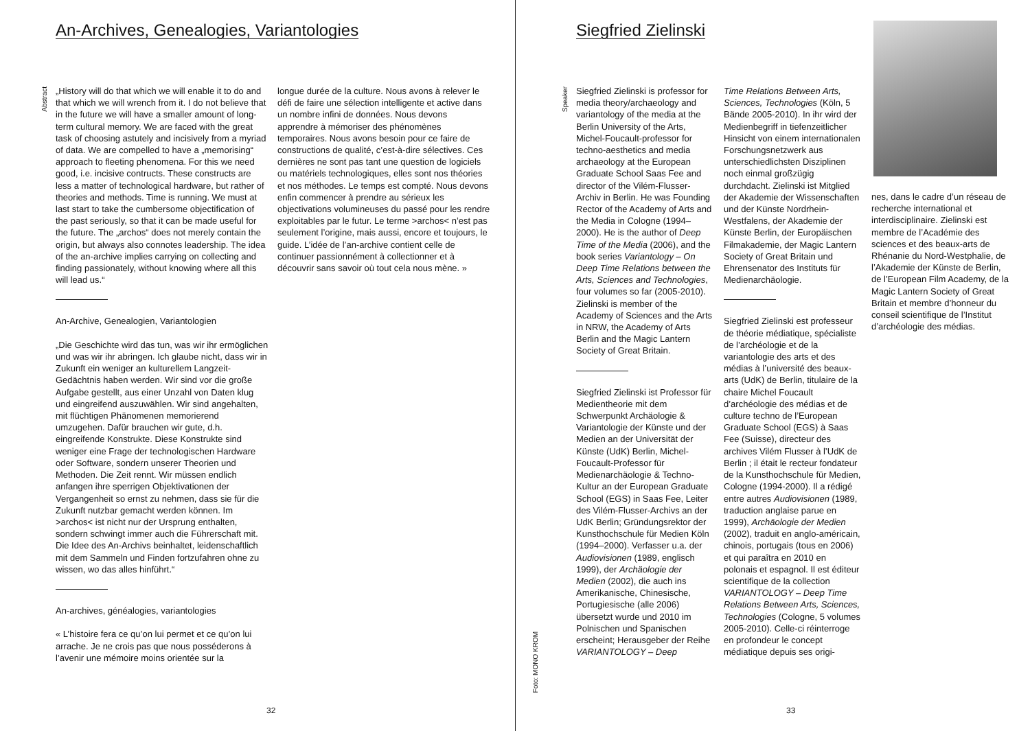An-Archives, Genealogies, Variantologies
Abstract
„History will do that which we will enable it to do and that which we will wrench from it. I do not believe that in the future we will have a smaller amount of long-term cultural memory. We are faced with the great task of choosing astutely and incisively from a myriad of data. We are compelled to have a „memorising“ approach to fleeting phenomena. For this we need good, i.e. incisive contructs. These constructs are less a matter of technological hardware, but rather of theories and methods. Time is running. We must at last start to take the cumbersome objectification of the past seriously, so that it can be made useful for the future. The „archos“ does not merely contain the origin, but always also connotes leadership. The idea of the an-archive implies carrying on collecting and finding passionately, without knowing where all this will lead us.“
An-Archive, Genealogien, Variantologien
„Die Geschichte wird das tun, was wir ihr ermöglichen und was wir ihr abringen. Ich glaube nicht, dass wir in Zukunft ein weniger an kulturellem Langzeit-Gedächtnis haben werden. Wir sind vor die große Aufgabe gestellt, aus einer Unzahl von Daten klug und eingreifend auszuwählen. Wir sind angehalten, mit flüchtigen Phänomenen memorierend umzugehen. Dafür brauchen wir gute, d.h. eingreifende Konstrukte. Diese Konstrukte sind weniger eine Frage der technologischen Hardware oder Software, sondern unserer Theorien und Methoden. Die Zeit rennt. Wir müssen endlich anfangen ihre sperrigen Objektivationen der Vergangenheit so ernst zu nehmen, dass sie für die Zukunft nutzbar gemacht werden können. Im >archos< ist nicht nur der Ursprung enthalten, sondern schwingt immer auch die Führerschaft mit. Die Idee des An-Archivs beinhaltet, leidenschaftlich mit dem Sammeln und Finden fortzufahren ohne zu wissen, wo das alles hinführt.“
An-archives, généalogies, variantologies
« L’histoire fera ce qu’on lui permet et ce qu’on lui arrache. Je ne crois pas que nous posséderons à l’avenir une mémoire moins orientée sur la
longue durée de la culture. Nous avons à relever le défi de faire une sélection intelligente et active dans un nombre infini de données. Nous devons apprendre à mémoriser des phénomènes temporaires. Nous avons besoin pour ce faire de constructions de qualité, c’est-à-dire sélectives. Ces dernières ne sont pas tant une question de logiciels ou matériels technologiques, elles sont nos théories et nos méthodes. Le temps est compté. Nous devons enfin commencer à prendre au sérieux les objectivations volumineuses du passé pour les rendre exploitables par le futur. Le terme >archos< n’est pas seulement l’origine, mais aussi, encore et toujours, le guide. L’idée de l’an-archive contient celle de continuer passionnément à collectionner et à découvrir sans savoir où tout cela nous mène. »
32
Siegfried Zielinski
Speaker
Foto: MONO KROM
Siegfried Zielinski is professor for media theory/archaeology and variantology of the media at the Berlin University of the Arts, Michel-Foucault-professor for techno-aesthetics and media archaeology at the European Graduate School Saas Fee and director of the Vilém-Flusser-Archiv in Berlin. He was Founding Rector of the Academy of Arts and the Media in Cologne (1994–2000). He is the author of Deep Time of the Media (2006), and the book series Variantology – On Deep Time Relations between the Arts, Sciences and Technologies, four volumes so far (2005-2010). Zielinski is member of the Academy of Sciences and the Arts in NRW, the Academy of Arts Berlin and the Magic Lantern Society of Great Britain.
Siegfried Zielinski ist Professor für Medientheorie mit dem Schwerpunkt Archäologie & Variantologie der Künste und der Medien an der Universität der Künste (UdK) Berlin, Michel-Foucault-Professor für Medienarchäologie & Techno-Kultur an der European Graduate School (EGS) in Saas Fee, Leiter des Vilém-Flusser-Archivs an der UdK Berlin; Gründungsrektor der Kunsthochschule für Medien Köln (1994–2000). Verfasser u.a. der Audiovisionen (1989, englisch 1999), der Archäologie der Medien (2002), die auch ins Amerikanische, Chinesische, Portugiesische (alle 2006) übersetzt wurde und 2010 im Polnischen und Spanischen erscheint; Herausgeber der Reihe VARIANTOLOGY – Deep
Time Relations Between Arts, Sciences, Technologies (Köln, 5 Bände 2005-2010). In ihr wird der Medienbegriff in tiefenzeitlicher Hinsicht von einem internationalen Forschungsnetzwerk aus unterschiedlichsten Disziplinen noch einmal großzügig durchdacht. Zielinski ist Mitglied der Akademie der Wissenschaften und der Künste Nordrhein-Westfalens, der Akademie der Künste Berlin, der Europäischen Filmakademie, der Magic Lantern Society of Great Britain und Ehrensenator des Instituts für Medienarchäologie.
Siegfried Zielinski est professeur de théorie médiatique, spécialiste de l’archéologie et de la variantologie des arts et des médias à l’université des beaux-arts (UdK) de Berlin, titulaire de la chaire Michel Foucault d’archéologie des médias et de culture techno de l’European Graduate School (EGS) à Saas Fee (Suisse), directeur des archives Vilém Flusser à l’UdK de Berlin ; il était le recteur fondateur de la Kunsthochschule für Medien, Cologne (1994-2000). Il a rédigé entre autres Audiovisionen (1989, traduction anglaise parue en 1999), Archäologie der Medien (2002), traduit en anglo-américain, chinois, portugais (tous en 2006) et qui paraîtra en 2010 en polonais et espagnol. Il est éditeur scientifique de la collection VARIANTOLOGY – Deep Time Relations Between Arts, Sciences, Technologies (Cologne, 5 volumes 2005-2010). Celle-ci réinterroge en profondeur le concept médiatique depuis ses origi-
nes, dans le cadre d’un réseau de recherche international et interdisciplinaire. Zielinski est membre de l’Académie des sciences et des beaux-arts de Rhénanie du Nord-Westphalie, de l’Akademie der Künste de Berlin, de l’European Film Academy, de la Magic Lantern Society of Great Britain et membre d’honneur du conseil scientifique de l’Institut d’archéologie des médias.
33